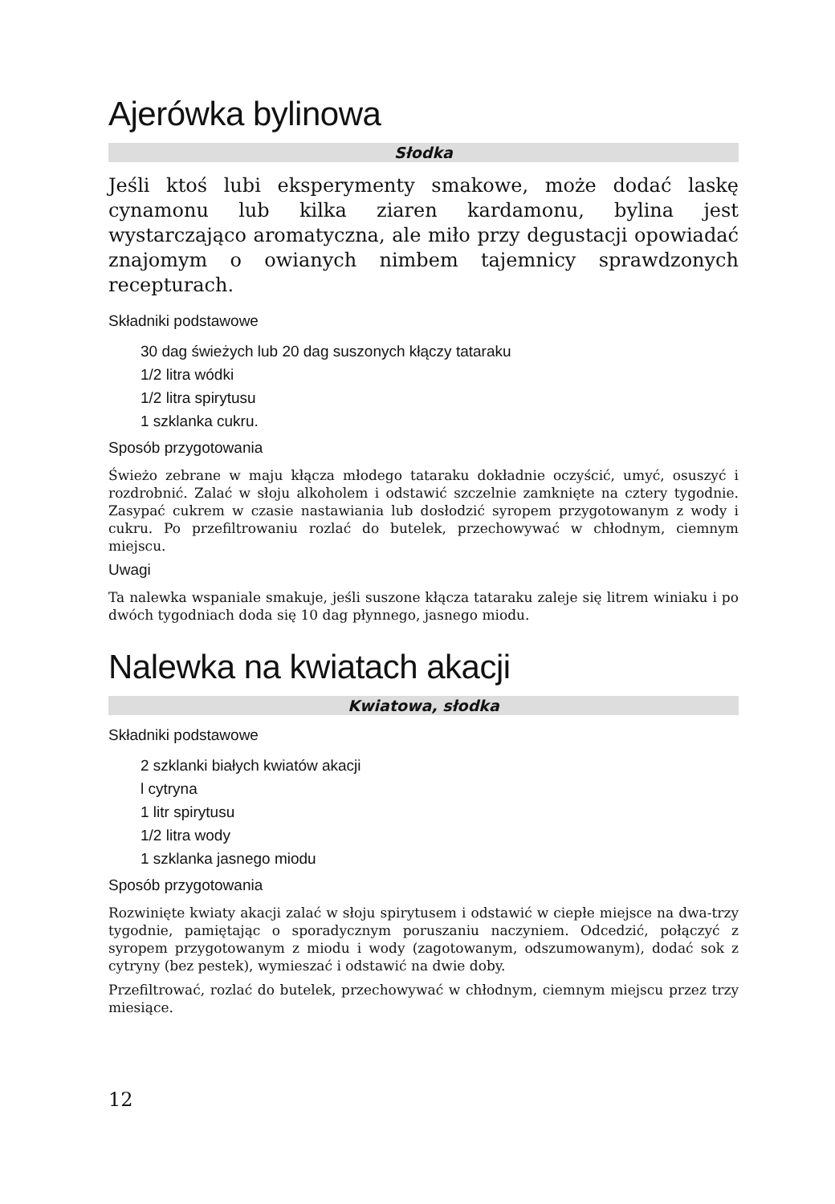Ajerówka bylinowa
Słodka
Jeśli ktoś lubi eksperymenty smakowe, może dodać laskę cynamonu lub kilka ziaren kardamonu, bylina jest wystarczająco aromatyczna, ale miło przy degustacji opowiadać znajomym o owianych nimbem tajemnicy sprawdzonych recepturach.
Składniki podstawowe
30 dag świeżych lub 20 dag suszonych kłączy tataraku
1/2 litra wódki
1/2 litra spirytusu
1 szklanka cukru.
Sposób przygotowania
Świeżo zebrane w maju kłącza młodego tataraku dokładnie oczyścić, umyć, osuszyć i rozdrobnić. Zalać w słoju alkoholem i odstawić szczelnie zamknięte na cztery tygodnie. Zasypać cukrem w czasie nastawiania lub dosłodzić syropem przygotowanym z wody i cukru. Po przefiltrowaniu rozlać do butelek, przechowywać w chłodnym, ciemnym miejscu.
Uwagi
Ta nalewka wspaniale smakuje, jeśli suszone kłącza tataraku zaleje się litrem winiaku i po dwóch tygodniach doda się 10 dag płynnego, jasnego miodu.
Nalewka na kwiatach akacji
Kwiatowa, słodka
Składniki podstawowe
2 szklanki białych kwiatów akacji
l cytryna
1 litr spirytusu
1/2 litra wody
1 szklanka jasnego miodu
Sposób przygotowania
Rozwinięte kwiaty akacji zalać w słoju spirytusem i odstawić w ciepłe miejsce na dwa-trzy tygodnie, pamiętając o sporadycznym poruszaniu naczyniem. Odcedzić, połączyć z syropem przygotowanym z miodu i wody (zagotowanym, odszumowanym), dodać sok z cytryny (bez pestek), wymieszać i odstawić na dwie doby.
Przefiltrować, rozlać do butelek, przechowywać w chłodnym, ciemnym miejscu przez trzy miesiące.
12